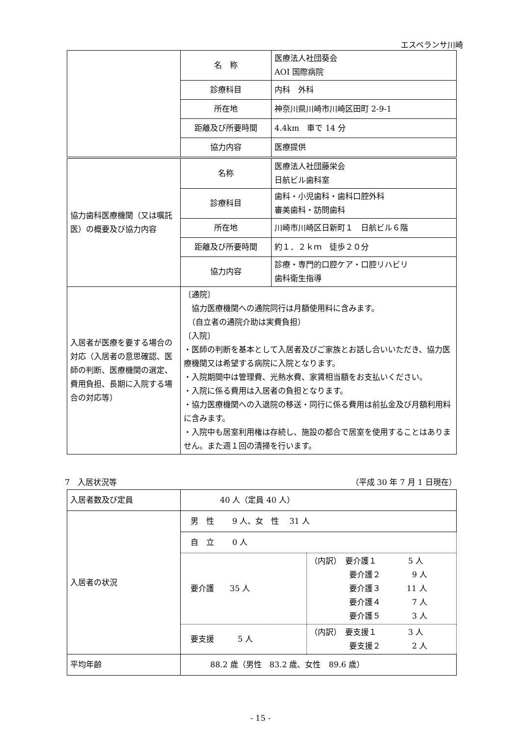エスペランサ川崎
| | 名 称 | 医療法人社団葵会 AOI 国際病院 |
| | 診療科目 | 内科 外科 |
| | 所在地 | 神奈川県川崎市川崎区田町 2-9-1 |
| | 距離及び所要時間 | 4.4km 車で 14 分 |
| | 協力内容 | 医療提供 |
| 協力歯科医療機関（又は嘱託医）の概要及び協力内容 | 名称 | 医療法人社団藤栄会 日航ビル歯科室 |
| | 診療科目 | 歯科・小児歯科・歯科口腔外科 審美歯科・訪問歯科 |
| | 所在地 | 川崎市川崎区日新町１ 日航ビル６階 |
| | 距離及び所要時間 | 約１．２ｋｍ 徒歩２０分 |
| | 協力内容 | 診療・専門的口腔ケア・口腔リハビリ 歯科衛生指導 |
| 入居者が医療を要する場合の対応（入居者の意思確認、医師の判断、医療機関の選定、費用負担、長期に入院する場合の対応等） | 〔通院〕 協力医療機関への通院同行は月額使用料に含みます。 （自立者の通院介助は実費負担） 〔入院〕 ・医師の判断を基本として入居者及びご家族とお話し合いいただき、協力医療機関又は希望する病院に入院となります。 ・入院期間中は管理費、光熱水費、家賃相当額をお支払いください。 ・入院に係る費用は入居者の負担となります。 ・協力医療機関への入退院の移送・同行に係る費用は前払金及び月額利用料に含みます。 ・入院中も居室利用権は存続し、施設の都合で居室を使用することはありません。また週１回の清掃を行います。 | |
7　入居状況等 （平成 30 年 7 月 1 日現在）
| 入居者数及び定員 | 40 人（定員 40 人） | |
| 入居者の状況 | 男 性 9 人、女 性 31 人 | |
| | 自 立 0 人 | |
| | 要介護 35 人 | （内訳） 要介護１ 5 人 要介護２ 9 人 要介護３ 11 人 要介護４ 7 人 要介護５ 3 人 |
| | 要支援 5 人 | （内訳） 要支援１ 3 人 要支援２ 2 人 |
| 平均年齢 | 88.2 歳（男性 83.2 歳、女性 89.6 歳） | |
- 15 -